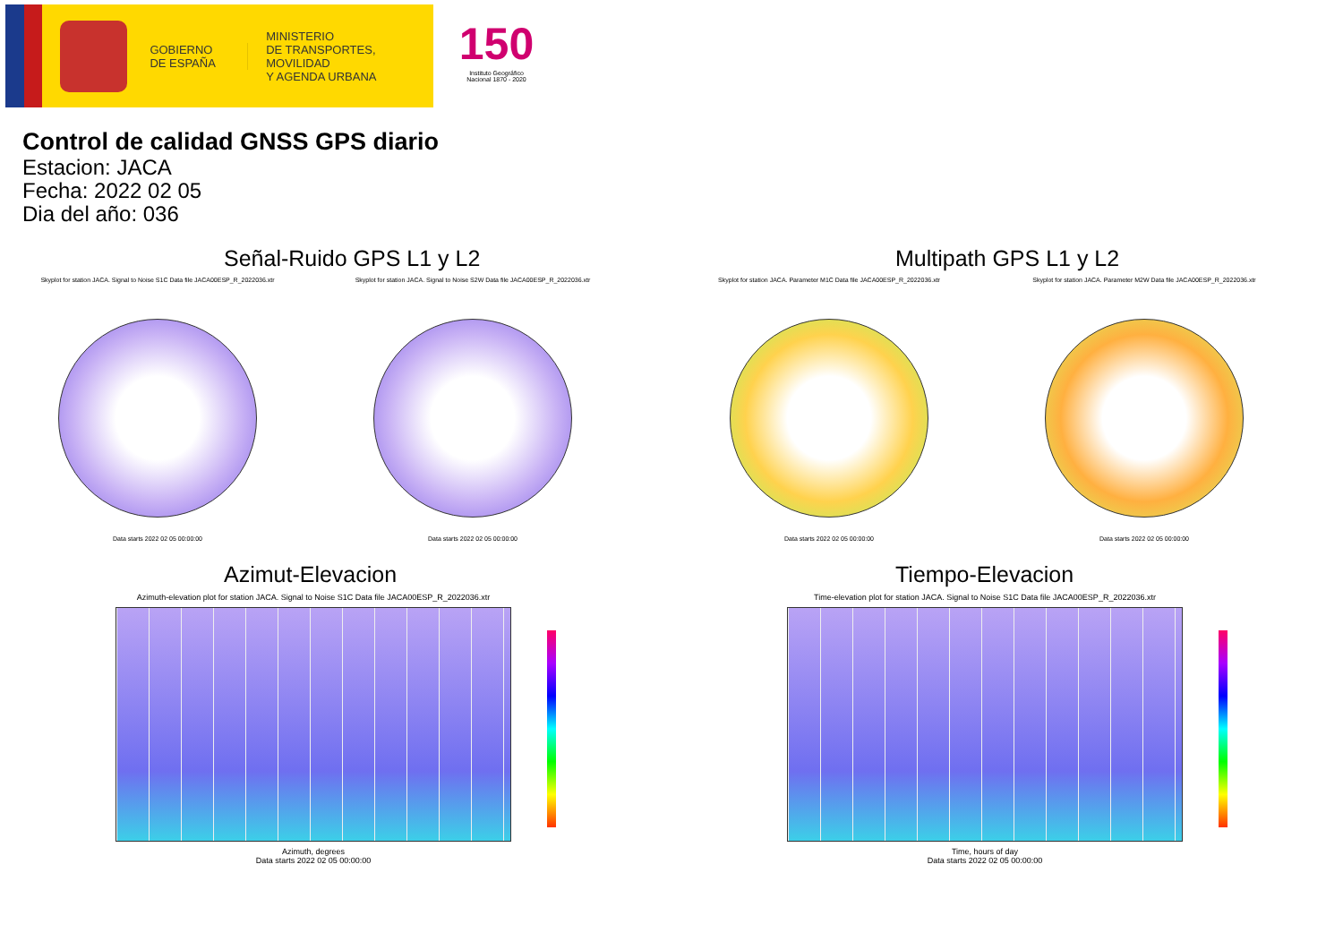GOBIERNO
DE ESPAÑA
MINISTERIO
DE TRANSPORTES, MOVILIDAD
Y AGENDA URBANA
150
Instituto Geográfico
Nacional 1870 - 2020
Control de calidad GNSS GPS diario
Estacion: JACA
Fecha: 2022 02 05
Dia del año: 036
Señal-Ruido GPS L1 y L2
Skyplot for station JACA. Signal to Noise S1C Data file JACA00ESP_R_2022036.xtr
Data starts 2022 02 05 00:00:00
Skyplot for station JACA. Signal to Noise S2W Data file JACA00ESP_R_2022036.xtr
Data starts 2022 02 05 00:00:00
Multipath GPS L1 y L2
Skyplot for station JACA. Parameter M1C Data file JACA00ESP_R_2022036.xtr
Data starts 2022 02 05 00:00:00
Skyplot for station JACA. Parameter M2W Data file JACA00ESP_R_2022036.xtr
Data starts 2022 02 05 00:00:00
Azimut-Elevacion
Azimuth-elevation plot for station JACA. Signal to Noise S1C Data file JACA00ESP_R_2022036.xtr
Azimuth, degrees
Data starts 2022 02 05 00:00:00
Tiempo-Elevacion
Time-elevation plot for station JACA. Signal to Noise S1C Data file JACA00ESP_R_2022036.xtr
Time, hours of day
Data starts 2022 02 05 00:00:00